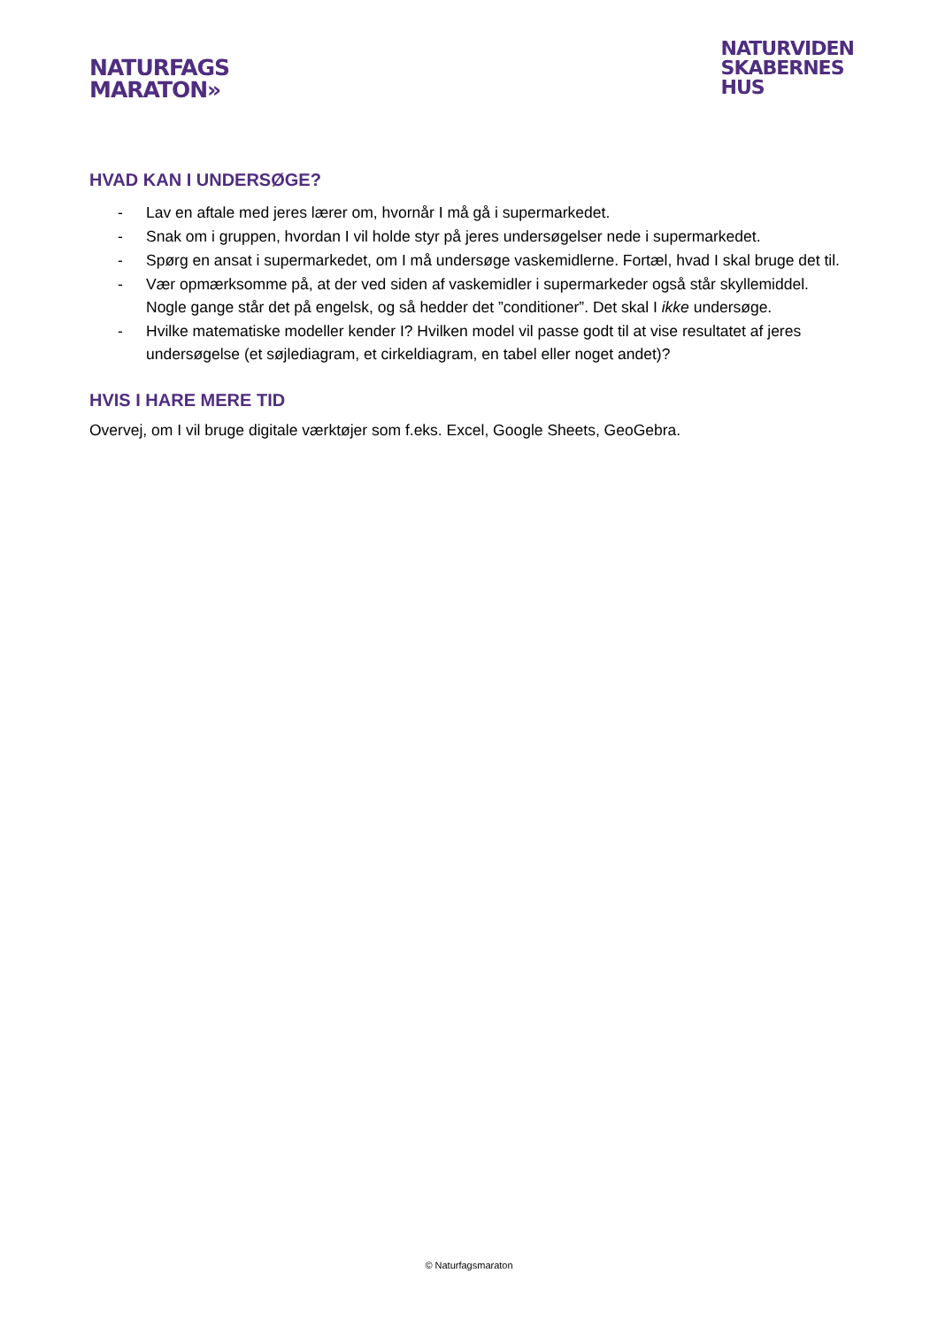NATURFAGS
MARATON»
NATURVIDEN
SKABERNES
HUS
HVAD KAN I UNDERSØGE?
- Lav en aftale med jeres lærer om, hvornår I må gå i supermarkedet.
- Snak om i gruppen, hvordan I vil holde styr på jeres undersøgelser nede i supermarkedet.
- Spørg en ansat i supermarkedet, om I må undersøge vaskemidlerne. Fortæl, hvad I skal bruge det til.
- Vær opmærksomme på, at der ved siden af vaskemidler i supermarkeder også står skyllemiddel. Nogle gange står det på engelsk, og så hedder det ”conditioner”. Det skal I ikke undersøge.
- Hvilke matematiske modeller kender I? Hvilken model vil passe godt til at vise resultatet af jeres undersøgelse (et søjlediagram, et cirkeldiagram, en tabel eller noget andet)?
HVIS I HARE MERE TID
Overvej, om I vil bruge digitale værktøjer som f.eks. Excel, Google Sheets, GeoGebra.
© Naturfagsmaraton